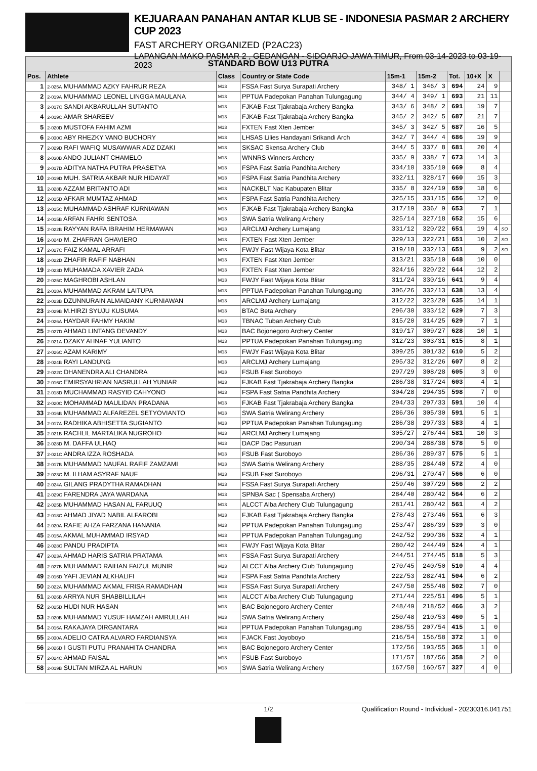KEJUARAAN PANAHAN ANTAR KLUB SE - INDONESIA PASMAR 2 ARCHERY CUP 2023
FAST ARCHERY ORGANIZED (P2AC23)
LAPANGAN MAKO PASMAR 2 , GEDANGAN - SIDOARJO JAWA TIMUR, From 03-14-2023 to 03-19-2023
| STANDARD BOW U13 PUTRA | | | | | | | | | |
| --- | --- | --- | --- | --- | --- | --- | --- | --- | --- |
| Pos. | Athlete | Class | Country or State Code | 15m-1 | 15m-2 | Tot. | 10+X | X | |
| 1 | 2-025A MUHAMMAD AZKY FAHRUR REZA | M13 | FSSA Fast Surya Surapati Archery | 348/ 1 | 346/ 3 | 694 | 24 | 9 | |
| 2 | 2-019A MUHAMMAD LEONEL LINGGA MAULANA | M13 | PPTUA Padepokan Panahan Tulungagung | 344/ 4 | 349/ 1 | 693 | 21 | 11 | |
| 3 | 2-017C SANDI AKBARULLAH SUTANTO | M13 | FJKAB Fast Tjakrabaja Archery Bangka | 343/ 6 | 348/ 2 | 691 | 19 | 7 | |
| 4 | 2-019C AMAR SHAREEV | M13 | FJKAB Fast Tjakrabaja Archery Bangka | 345/ 2 | 342/ 5 | 687 | 21 | 7 | |
| 5 | 2-020D MUSTOFA FAHIM AZMI | M13 | FXTEN Fast Xten Jember | 345/ 3 | 342/ 5 | 687 | 16 | 5 | |
| 6 | 2-030C ABY RHEZKY VANO BUCHORY | M13 | LHSAS Lilies Handayani Srikandi Arch | 342/ 7 | 344/ 4 | 686 | 19 | 9 | |
| 7 | 2-029D RAFI WAFIQ MUSAWWAR ADZ DZAKI | M13 | SKSAC Skensa Archery Club | 344/ 5 | 337/ 8 | 681 | 20 | 4 | |
| 8 | 2-030B ANDO JULIANT CHAMELO | M13 | WNNRS Winners Archery | 335/ 9 | 338/ 7 | 673 | 14 | 3 | |
| 9 | 2-017D ADITYA NATHA PUTRA PRASETYA | M13 | FSPA Fast Satria Pandhita Archery | 334/10 | 335/10 | 669 | 8 | 4 | |
| 10 | 2-019D MUH. SATRIA AKBAR NUR HIDAYAT | M13 | FSPA Fast Satria Pandhita Archery | 332/11 | 328/17 | 660 | 15 | 3 | |
| 11 | 2-028B AZZAM BRITANTO ADI | M13 | NACKBLT Nac Kabupaten Blitar | 335/ 8 | 324/19 | 659 | 18 | 6 | |
| 12 | 2-015D AFKAR MUMTAZ AHMAD | M13 | FSPA Fast Satria Pandhita Archery | 325/15 | 331/15 | 656 | 12 | 0 | |
| 13 | 2-015C MUHAMMAD ASHRAF KURNIAWAN | M13 | FJKAB Fast Tjakrabaja Archery Bangka | 317/19 | 336/ 9 | 653 | 7 | 1 | |
| 14 | 2-015B ARFAN FAHRI SENTOSA | M13 | SWA Satria Welirang Archery | 325/14 | 327/18 | 652 | 15 | 6 | |
| 15 | 2-022B RAYYAN RAFA IBRAHIM HERMAWAN | M13 | ARCLMJ Archery Lumajang | 331/12 | 320/22 | 651 | 19 | 4 | SO |
| 16 | 2-024D M. ZHAFRAN GHAVIERO | M13 | FXTEN Fast Xten Jember | 329/13 | 322/21 | 651 | 10 | 2 | SO |
| 17 | 2-027C FAIZ KAMAL ARRAFI | M13 | FWJY Fast Wijaya Kota Blitar | 319/18 | 332/13 | 651 | 9 | 2 | SO |
| 18 | 2-022D ZHAFIR RAFIF NABHAN | M13 | FXTEN Fast Xten Jember | 313/21 | 335/10 | 648 | 10 | 0 | |
| 19 | 2-023D MUHAMADA XAVIER ZADA | M13 | FXTEN Fast Xten Jember | 324/16 | 320/22 | 644 | 12 | 2 | |
| 20 | 2-025C MAGHROBI ASHLAN | M13 | FWJY Fast Wijaya Kota Blitar | 311/24 | 330/16 | 641 | 9 | 4 | |
| 21 | 2-018A MUHAMMAD AKRAM LAITUPA | M13 | PPTUA Padepokan Panahan Tulungagung | 306/26 | 332/13 | 638 | 13 | 4 | |
| 22 | 2-023B DZUNNURAIN ALMAIDANY KURNIAWAN | M13 | ARCLMJ Archery Lumajang | 312/22 | 323/20 | 635 | 14 | 1 | |
| 23 | 2-029B M.HIRZI SYUJU KUSUMA | M13 | BTAC Beta Archery | 296/30 | 333/12 | 629 | 7 | 3 | |
| 24 | 2-026A HAYDAR FAHMY HAKIM | M13 | TBNAC Tuban Archery Club | 315/20 | 314/25 | 629 | 7 | 1 | |
| 25 | 2-027D AHMAD LINTANG DEVANDY | M13 | BAC Bojonegoro Archery Center | 319/17 | 309/27 | 628 | 10 | 1 | |
| 26 | 2-021A DZAKY AHNAF YULIANTO | M13 | PPTUA Padepokan Panahan Tulungagung | 312/23 | 303/31 | 615 | 8 | 1 | |
| 27 | 2-026C AZAM KARIMY | M13 | FWJY Fast Wijaya Kota Blitar | 309/25 | 301/32 | 610 | 5 | 2 | |
| 28 | 2-024B RAYI LANDUNG | M13 | ARCLMJ Archery Lumajang | 295/32 | 312/26 | 607 | 8 | 2 | |
| 29 | 2-022C DHANENDRA ALI CHANDRA | M13 | FSUB Fast Suroboyo | 297/29 | 308/28 | 605 | 3 | 0 | |
| 30 | 2-016C EMIRSYAHRIAN NASRULLAH YUNIAR | M13 | FJKAB Fast Tjakrabaja Archery Bangka | 286/38 | 317/24 | 603 | 4 | 1 | |
| 31 | 2-018D MUCHAMMAD RASYID CAHYONO | M13 | FSPA Fast Satria Pandhita Archery | 304/28 | 294/35 | 598 | 7 | 0 | |
| 32 | 2-020C MOHAMMAD MAULIDAN PRADANA | M13 | FJKAB Fast Tjakrabaja Archery Bangka | 294/33 | 297/33 | 591 | 10 | 4 | |
| 33 | 2-016B MUHAMMAD ALFAREZEL SETYOVIANTO | M13 | SWA Satria Welirang Archery | 286/36 | 305/30 | 591 | 5 | 1 | |
| 34 | 2-017A RADHIKA ABHISETTA SUGIANTO | M13 | PPTUA Padepokan Panahan Tulungagung | 286/38 | 297/33 | 583 | 4 | 1 | |
| 35 | 2-021B RACHLIL MARTALIKA NUGROHO | M13 | ARCLMJ Archery Lumajang | 305/27 | 276/44 | 581 | 10 | 3 | |
| 36 | 2-028D M. DAFFA ULHAQ | M13 | DACP Dac Pasuruan | 290/34 | 288/38 | 578 | 5 | 0 | |
| 37 | 2-021C ANDRA IZZA ROSHADA | M13 | FSUB Fast Suroboyo | 286/36 | 289/37 | 575 | 5 | 1 | |
| 38 | 2-017B MUHAMMAD NAUFAL RAFIF ZAMZAMI | M13 | SWA Satria Welirang Archery | 288/35 | 284/40 | 572 | 4 | 0 | |
| 39 | 2-023C M. ILHAM ASYRAF NAUF | M13 | FSUB Fast Suroboyo | 296/31 | 270/47 | 566 | 6 | 0 | |
| 40 | 2-024A GILANG PRADYTHA RAMADHAN | M13 | FSSA Fast Surya Surapati Archery | 259/46 | 307/29 | 566 | 2 | 2 | |
| 41 | 2-029C FARENDRA JAYA WARDANA | M13 | SPNBA Sac ( Spensaba Archery) | 284/40 | 280/42 | 564 | 6 | 2 | |
| 42 | 2-025B MUHAMMAD HASAN AL FARUUQ | M13 | ALCCT Alba Archery Club Tulungagung | 281/41 | 280/42 | 561 | 4 | 2 | |
| 43 | 2-018C AHMAD JIYAD NABIL ALFAROBI | M13 | FJKAB Fast Tjakrabaja Archery Bangka | 278/43 | 273/46 | 551 | 6 | 3 | |
| 44 | 2-020A RAFIE AHZA FARZANA HANANIA | M13 | PPTUA Padepokan Panahan Tulungagung | 253/47 | 286/39 | 539 | 3 | 0 | |
| 45 | 2-015A AKMAL MUHAMMAD IRSYAD | M13 | PPTUA Padepokan Panahan Tulungagung | 242/52 | 290/36 | 532 | 4 | 1 | |
| 46 | 2-028C PANDU PRADIPTA | M13 | FWJY Fast Wijaya Kota Blitar | 280/42 | 244/49 | 524 | 4 | 1 | |
| 47 | 2-023A AHMAD HARIS SATRIA PRATAMA | M13 | FSSA Fast Surya Surapati Archery | 244/51 | 274/45 | 518 | 5 | 3 | |
| 48 | 2-027B MUHAMMAD RAIHAN FAIZUL MUNIR | M13 | ALCCT Alba Archery Club Tulungagung | 270/45 | 240/50 | 510 | 4 | 4 | |
| 49 | 2-016D YAFI JEVIAN ALKHALIFI | M13 | FSPA Fast Satria Pandhita Archery | 222/53 | 282/41 | 504 | 6 | 2 | |
| 50 | 2-022A MUHAMMAD AKMAL FRISA RAMADHAN | M13 | FSSA Fast Surya Surapati Archery | 247/50 | 255/48 | 502 | 7 | 0 | |
| 51 | 2-026B ARRYA NUR SHABBILLILAH | M13 | ALCCT Alba Archery Club Tulungagung | 271/44 | 225/51 | 496 | 5 | 1 | |
| 52 | 2-025D HUDI NUR HASAN | M13 | BAC Bojonegoro Archery Center | 248/49 | 218/52 | 466 | 3 | 2 | |
| 53 | 2-020B MUHAMMAD YUSUF HAMZAH AMRULLAH | M13 | SWA Satria Welirang Archery | 250/48 | 210/53 | 460 | 5 | 1 | |
| 54 | 2-016A RAKAJAYA DIRGANTARA | M13 | PPTUA Padepokan Panahan Tulungagung | 208/55 | 207/54 | 415 | 1 | 0 | |
| 55 | 2-030A ADELIO CATRA ALVARO FARDIANSYA | M13 | FJACK Fast Joyoboyo | 216/54 | 156/58 | 372 | 1 | 0 | |
| 56 | 2-026D I GUSTI PUTU PRANAHITA CHANDRA | M13 | BAC Bojonegoro Archery Center | 172/56 | 193/55 | 365 | 1 | 0 | |
| 57 | 2-024C AHMAD FAISAL | M13 | FSUB Fast Suroboyo | 171/57 | 187/56 | 358 | 2 | 0 | |
| 58 | 2-019B SULTAN MIRZA AL HARUN | M13 | SWA Satria Welirang Archery | 167/58 | 160/57 | 327 | 4 | 0 | |
1/2 Qualification Round - Individual - 20230316.041751